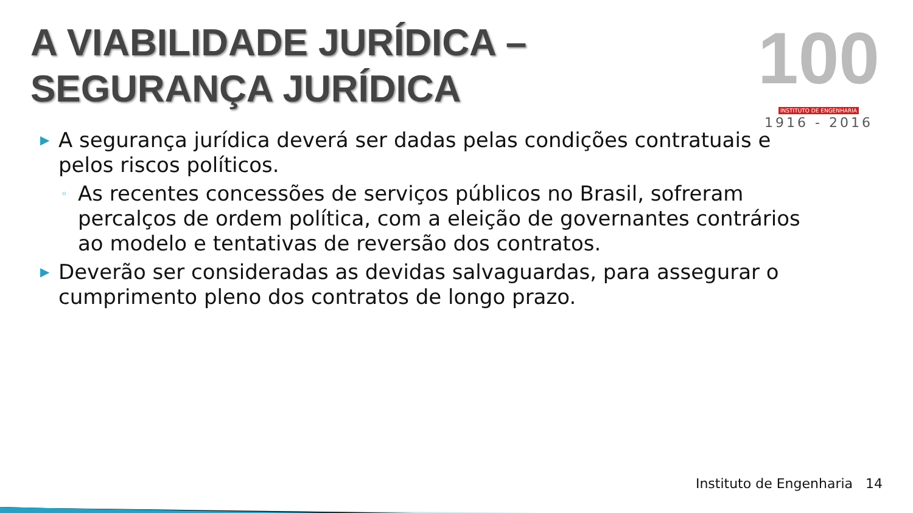A VIABILIDADE JURÍDICA – SEGURANÇA JURÍDICA
100
INSTITUTO DE ENGENHARIA
1916 - 2016
▶ A segurança jurídica deverá ser dadas pelas condições contratuais e pelos riscos políticos.
◦ As recentes concessões de serviços públicos no Brasil, sofreram percalços de ordem política, com a eleição de governantes contrários ao modelo e tentativas de reversão dos contratos.
▶ Deverão ser consideradas as devidas salvaguardas, para assegurar o cumprimento pleno dos contratos de longo prazo.
Instituto de Engenharia 14